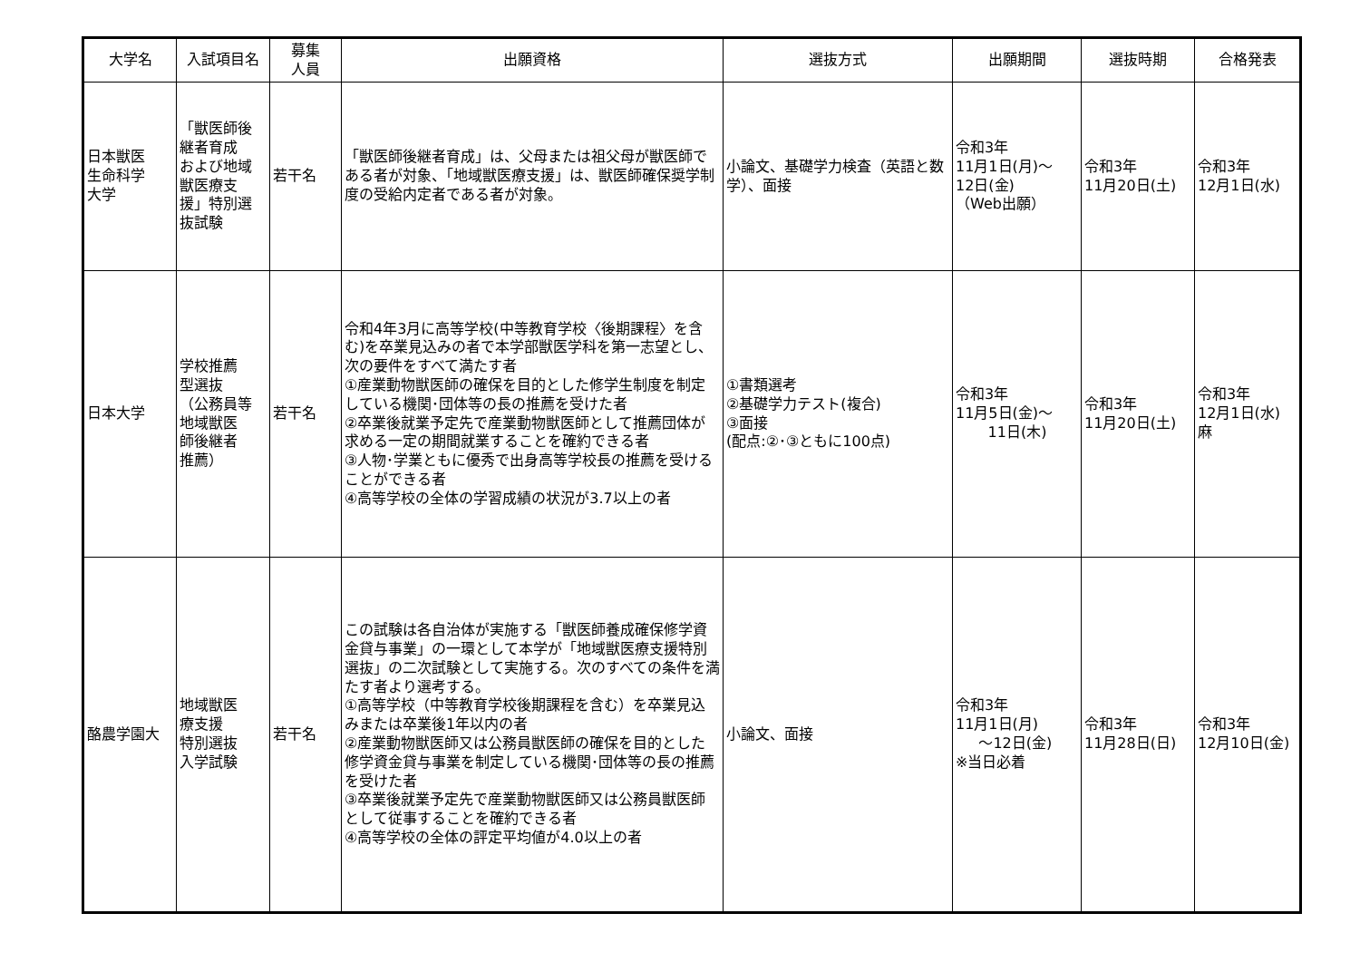| 大学名 | 入試項目名 | 募集 人員 | 出願資格 | 選抜方式 | 出願期間 | 選抜時期 | 合格発表 |
| --- | --- | --- | --- | --- | --- | --- | --- |
| 日本獣医 生命科学 大学 | 「獣医師後 継者育成 および地域 獣医療支 援」特別選 抜試験 | 若干名 | 「獣医師後継者育成」は、父母または祖父母が獣医師である者が対象、「地域獣医療支援」は、獣医師確保奨学制度の受給内定者である者が対象。 | 小論文、基礎学力検査（英語と数学）、面接 | 令和3年 11月1日(月)～ 12日(金) （Web出願） | 令和3年 11月20日(土) | 令和3年 12月1日(水) |
| 日本大学 | 学校推薦 型選抜 （公務員等 地域獣医 師後継者 推薦） | 若干名 | 令和4年3月に高等学校(中等教育学校〈後期課程〉を含む)を卒業見込みの者で本学部獣医学科を第一志望とし、次の要件をすべて満たす者 ①産業動物獣医師の確保を目的とした修学生制度を制定している機関･団体等の長の推薦を受けた者 ②卒業後就業予定先で産業動物獣医師として推薦団体が求める一定の期間就業することを確約できる者 ③人物･学業ともに優秀で出身高等学校長の推薦を受けることができる者 ④高等学校の全体の学習成績の状況が3.7以上の者 | ①書類選考 ②基礎学力テスト(複合) ③面接 (配点:②･③ともに100点) | 令和3年 11月5日(金)～ 11日(木) | 令和3年 11月20日(土) | 令和3年 12月1日(水) 麻 |
| 酪農学園大 | 地域獣医 療支援 特別選抜 入学試験 | 若干名 | この試験は各自治体が実施する「獣医師養成確保修学資金貸与事業」の一環として本学が「地域獣医療支援特別選抜」の二次試験として実施する。次のすべての条件を満たす者より選考する。 ①高等学校（中等教育学校後期課程を含む）を卒業見込みまたは卒業後1年以内の者 ②産業動物獣医師又は公務員獣医師の確保を目的とした修学資金貸与事業を制定している機関･団体等の長の推薦を受けた者 ③卒業後就業予定先で産業動物獣医師又は公務員獣医師として従事することを確約できる者 ④高等学校の全体の評定平均値が4.0以上の者 | 小論文、面接 | 令和3年 11月1日(月) ～12日(金) ※当日必着 | 令和3年 11月28日(日) | 令和3年 12月10日(金) |